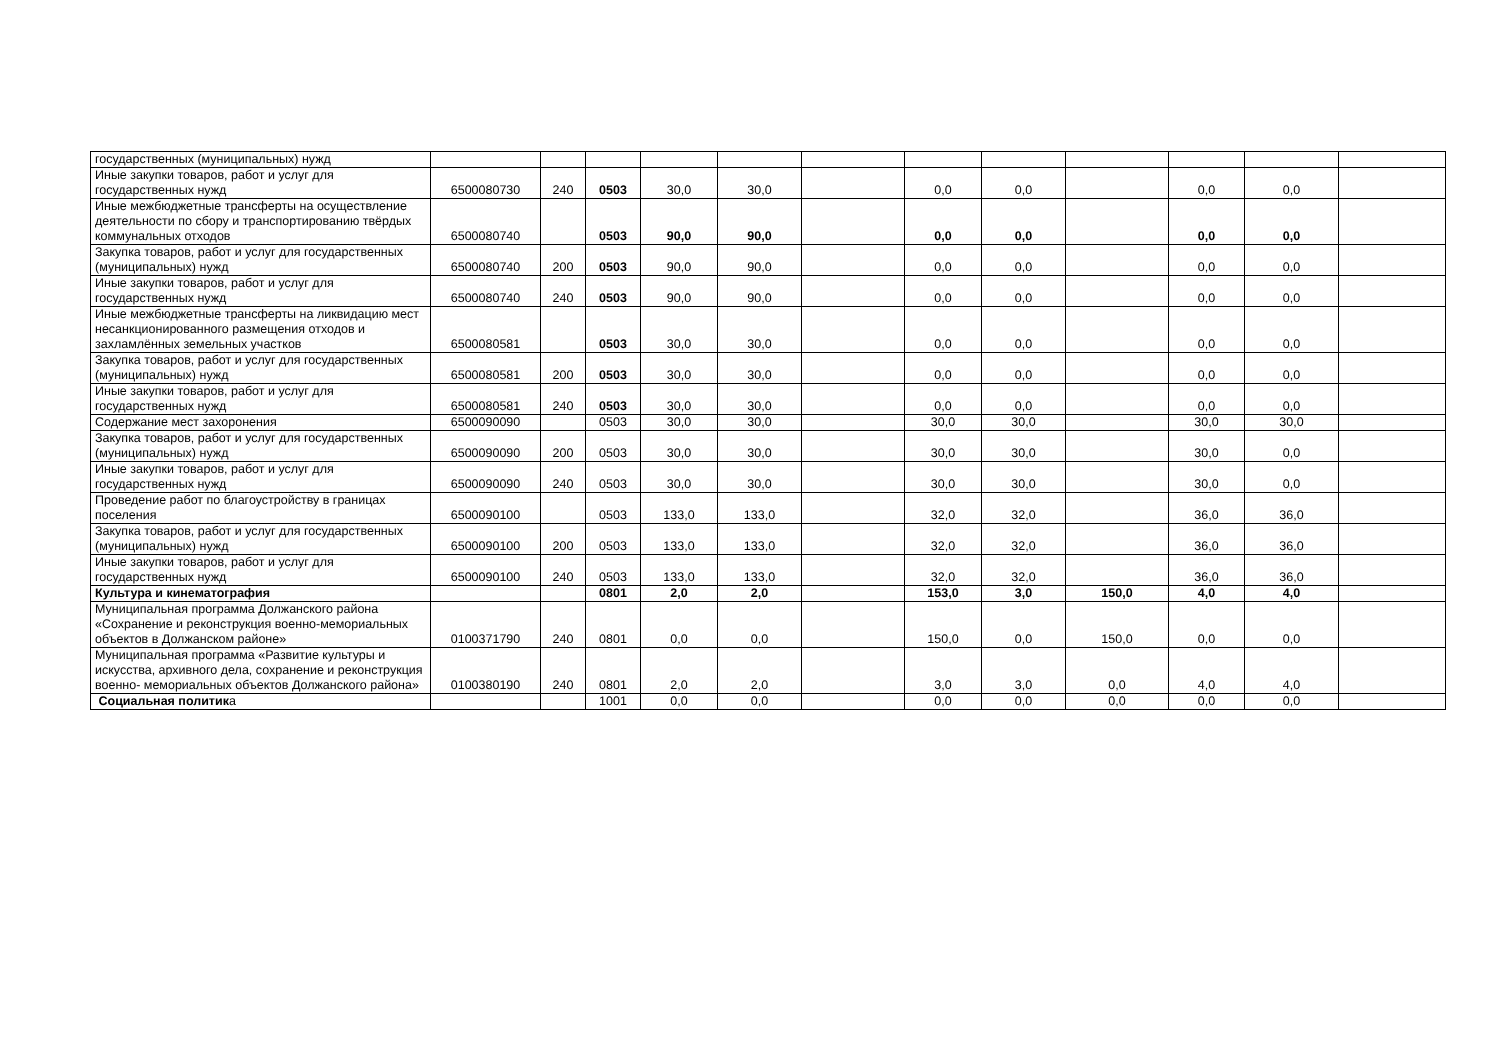| государственных (муниципальных) нужд | | | | | | | | | | | | |
| Иные закупки товаров, работ и услуг для государственных нужд | 6500080730 | 240 | 0503 | 30,0 | 30,0 | | 0,0 | 0,0 | | 0,0 | 0,0 | |
| Иные межбюджетные трансферты на осуществление деятельности по сбору и транспортированию твёрдых коммунальных отходов | 6500080740 | | 0503 | 90,0 | 90,0 | | 0,0 | 0,0 | | 0,0 | 0,0 | |
| Закупка товаров, работ и услуг для государственных (муниципальных) нужд | 6500080740 | 200 | 0503 | 90,0 | 90,0 | | 0,0 | 0,0 | | 0,0 | 0,0 | |
| Иные закупки товаров, работ и услуг для государственных нужд | 6500080740 | 240 | 0503 | 90,0 | 90,0 | | 0,0 | 0,0 | | 0,0 | 0,0 | |
| Иные межбюджетные трансферты на ликвидацию мест несанкционированного размещения отходов и захламлённых земельных участков | 6500080581 | | 0503 | 30,0 | 30,0 | | 0,0 | 0,0 | | 0,0 | 0,0 | |
| Закупка товаров, работ и услуг для государственных (муниципальных) нужд | 6500080581 | 200 | 0503 | 30,0 | 30,0 | | 0,0 | 0,0 | | 0,0 | 0,0 | |
| Иные закупки товаров, работ и услуг для государственных нужд | 6500080581 | 240 | 0503 | 30,0 | 30,0 | | 0,0 | 0,0 | | 0,0 | 0,0 | |
| Содержание мест захоронения | 6500090090 | | 0503 | 30,0 | 30,0 | | 30,0 | 30,0 | | 30,0 | 30,0 | |
| Закупка товаров, работ и услуг для государственных (муниципальных) нужд | 6500090090 | 200 | 0503 | 30,0 | 30,0 | | 30,0 | 30,0 | | 30,0 | 0,0 | |
| Иные закупки товаров, работ и услуг для государственных нужд | 6500090090 | 240 | 0503 | 30,0 | 30,0 | | 30,0 | 30,0 | | 30,0 | 0,0 | |
| Проведение работ по благоустройству в границах поселения | 6500090100 | | 0503 | 133,0 | 133,0 | | 32,0 | 32,0 | | 36,0 | 36,0 | |
| Закупка товаров, работ и услуг для государственных (муниципальных) нужд | 6500090100 | 200 | 0503 | 133,0 | 133,0 | | 32,0 | 32,0 | | 36,0 | 36,0 | |
| Иные закупки товаров, работ и услуг для государственных нужд | 6500090100 | 240 | 0503 | 133,0 | 133,0 | | 32,0 | 32,0 | | 36,0 | 36,0 | |
| Культура и кинематография | | | 0801 | 2,0 | 2,0 | | 153,0 | 3,0 | 150,0 | 4,0 | 4,0 | |
| Муниципальная программа Должанского района «Сохранение и реконструкция военно-мемориальных объектов в Должанском районе» | 0100371790 | 240 | 0801 | 0,0 | 0,0 | | 150,0 | 0,0 | 150,0 | 0,0 | 0,0 | |
| Муниципальная программа «Развитие культуры и искусства, архивного дела, сохранение и реконструкция военно- мемориальных объектов Должанского района» | 0100380190 | 240 | 0801 | 2,0 | 2,0 | | 3,0 | 3,0 | 0,0 | 4,0 | 4,0 | |
| Социальная политик а | | | 1001 | 0,0 | 0,0 | | 0,0 | 0,0 | 0,0 | 0,0 | 0,0 | |